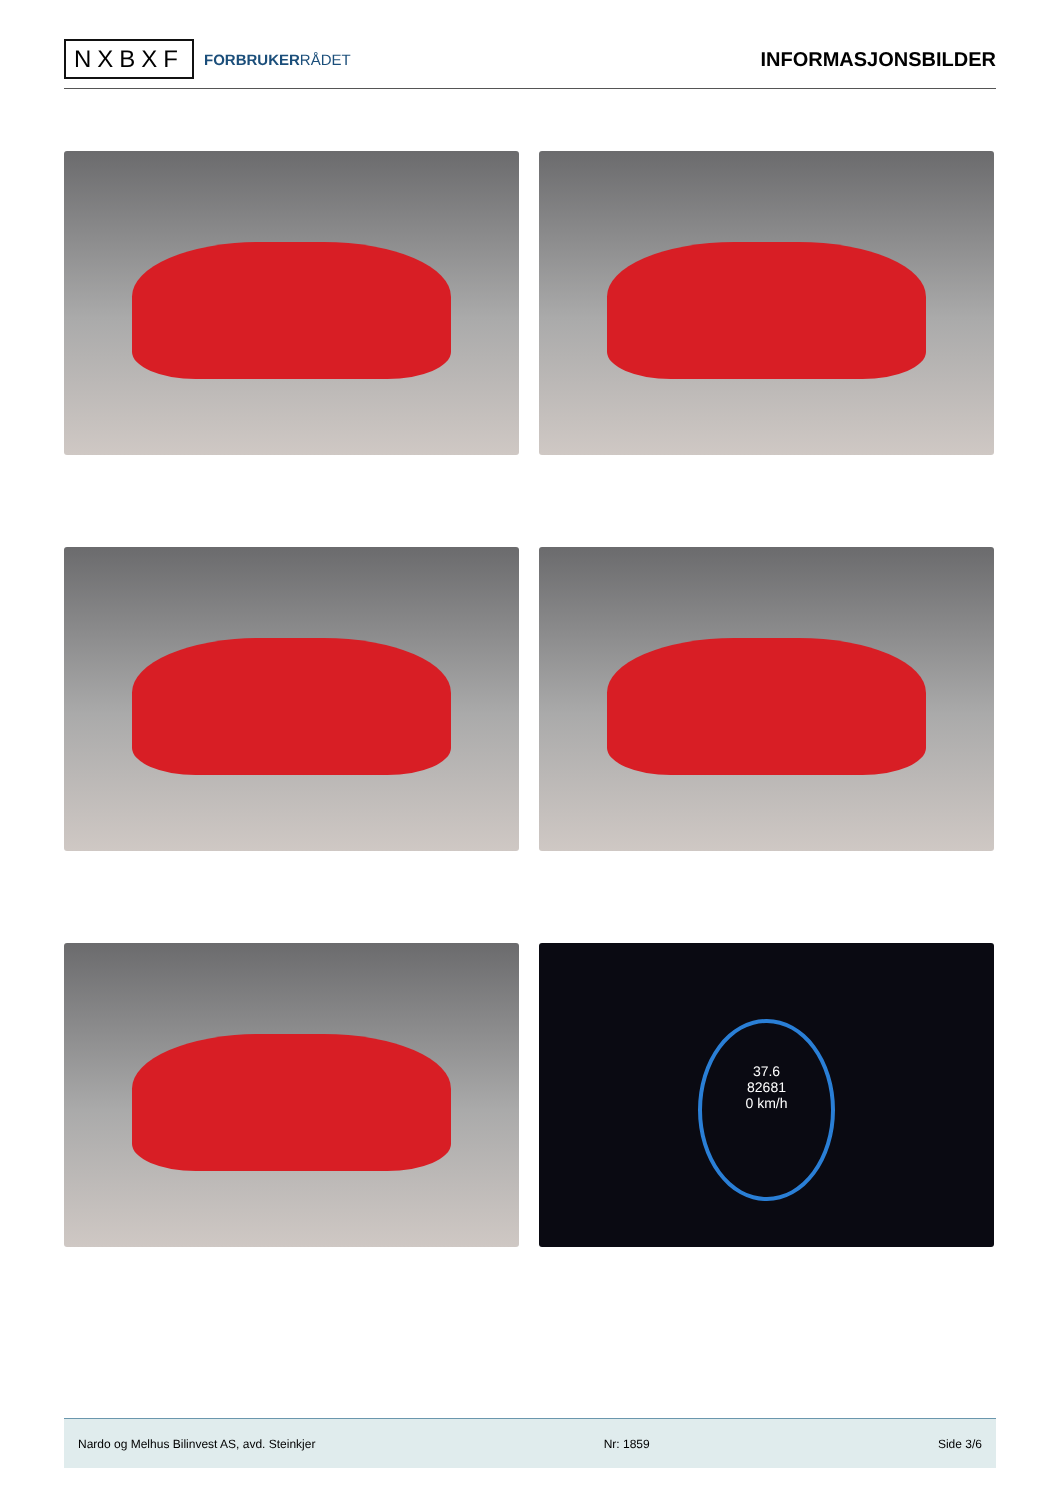NXBXF
FORBRUKERRÅDET
INFORMASJONSBILDER
37.6
82681
0 km/h
Nardo og Melhus Bilinvest AS, avd. Steinkjer Nr: 1859 Side 3/6